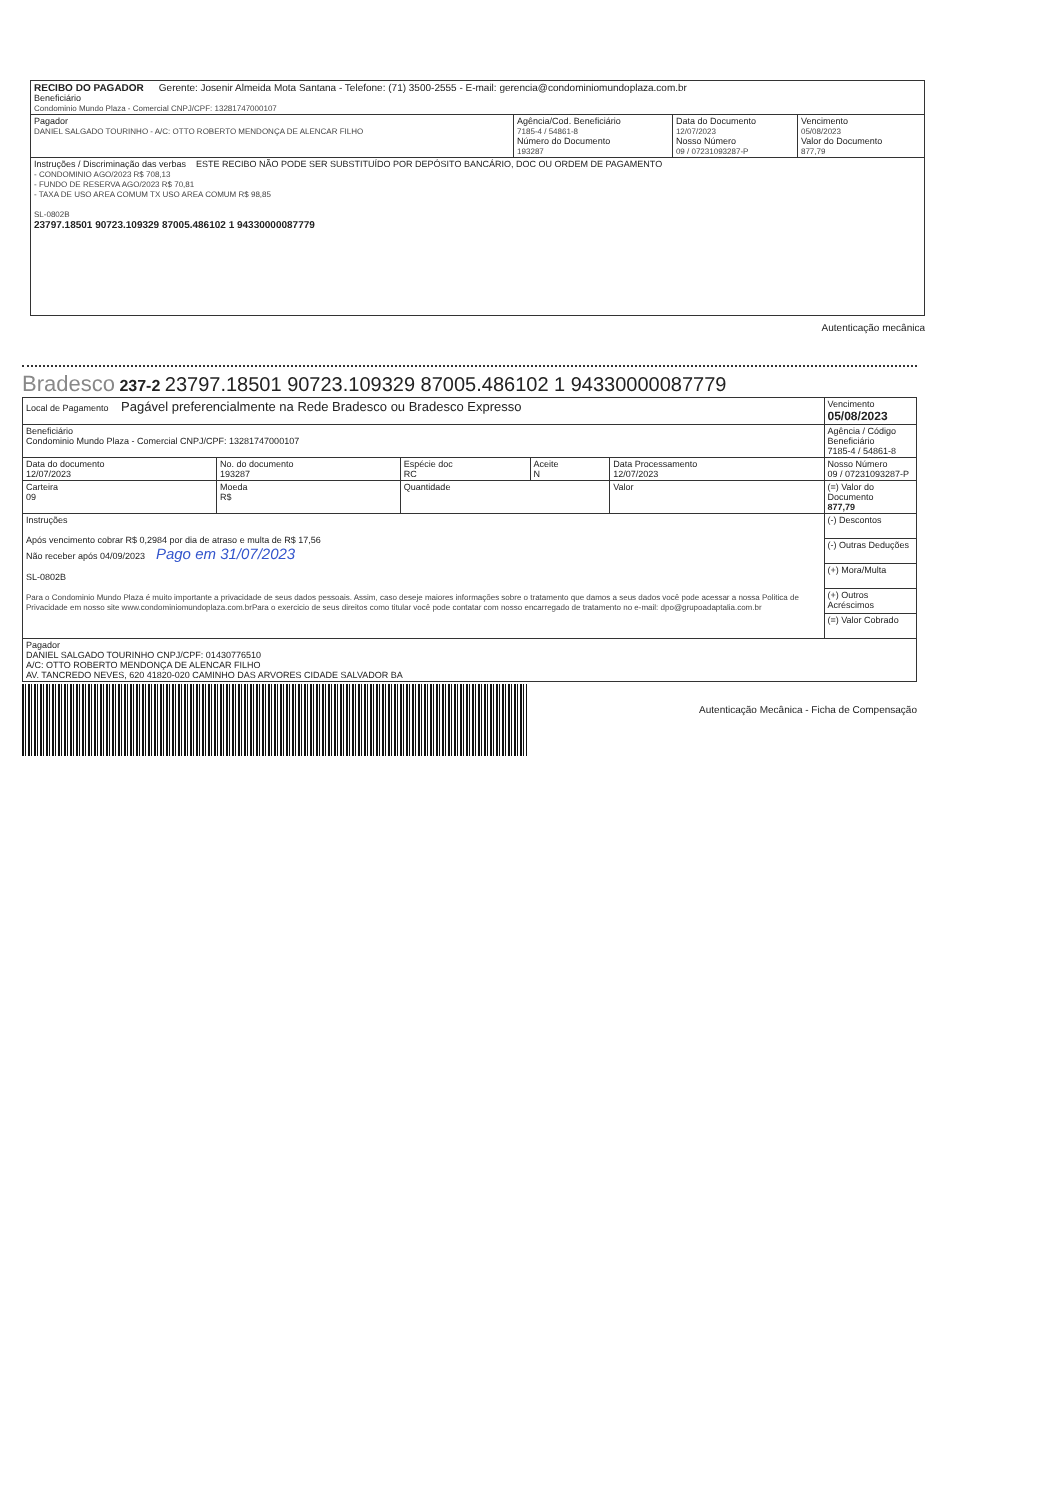| RECIBO DO PAGADOR Gerente: Josenir Almeida Mota Santana - Telefone: (71) 3500-2555 - E-mail: gerencia@condominiomundoplaza.com.br Beneficiário Condominio Mundo Plaza - Comercial CNPJ/CPF: 13281747000107 | | | |
| Pagador DANIEL SALGADO TOURINHO - A/C: OTTO ROBERTO MENDONÇA DE ALENCAR FILHO | Agência/Cod. Beneficiário 7185-4 / 54861-8 Número do Documento 193287 | Data do Documento 12/07/2023 Nosso Número 09 / 07231093287-P | Vencimento 05/08/2023 Valor do Documento 877,79 |
| Instruções / Discriminação das verbas ESTE RECIBO NÃO PODE SER SUBSTITUÍDO POR DEPÓSITO BANCÁRIO, DOC OU ORDEM DE PAGAMENTO - CONDOMINIO AGO/2023 R$ 708,13 - FUNDO DE RESERVA AGO/2023 R$ 70,81 - TAXA DE USO AREA COMUM TX USO AREA COMUM R$ 98,85 SL-0802B 23797.18501 90723.109329 87005.486102 1 94330000087779 | | | |
Autenticação mecânica
Bradesco 237-2 23797.18501 90723.109329 87005.486102 1 94330000087779
| Local de Pagamento Pagável preferencialmente na Rede Bradesco ou Bradesco Expresso | | | | | | Vencimento 05/08/2023 |
| Beneficiário Condominio Mundo Plaza - Comercial CNPJ/CPF: 13281747000107 | | | | | | Agência / Código Beneficiário 7185-4 / 54861-8 |
| Data do documento 12/07/2023 | No. do documento 193287 | | Espécie doc RC | Aceite N | Data Processamento 12/07/2023 | Nosso Número 09 / 07231093287-P |
| Carteira 09 | | Moeda R$ | Quantidade | | Valor | (=) Valor do Documento 877,79 |
| Instruções Após vencimento cobrar R$ 0,2984 por dia de atraso e multa de R$ 17,56 Não receber após 04/09/2023 Pago em 31/07/2023 SL-0802B Para o Condominio Mundo Plaza é muito importante a privacidade de seus dados pessoais. Assim, caso deseje maiores informações sobre o tratamento que damos a seus dados você pode acessar a nossa Politica de Privacidade em nosso site www.condominiomundoplaza.com.brPara o exercicio de seus direitos como titular você pode contatar com nosso encarregado de tratamento no e-mail: dpo@grupoadaptalia.com.br | | | | | | (-) Descontos |
| | | | | | | (-) Outras Deduções |
| | | | | | | (+) Mora/Multa |
| | | | | | | (+) Outros Acréscimos |
| | | | | | | (=) Valor Cobrado |
| Pagador DANIEL SALGADO TOURINHO CNPJ/CPF: 01430776510 A/C: OTTO ROBERTO MENDONÇA DE ALENCAR FILHO AV. TANCREDO NEVES, 620 41820-020 CAMINHO DAS ARVORES CIDADE SALVADOR BA | | | | | | |
Autenticação Mecânica - Ficha de Compensação